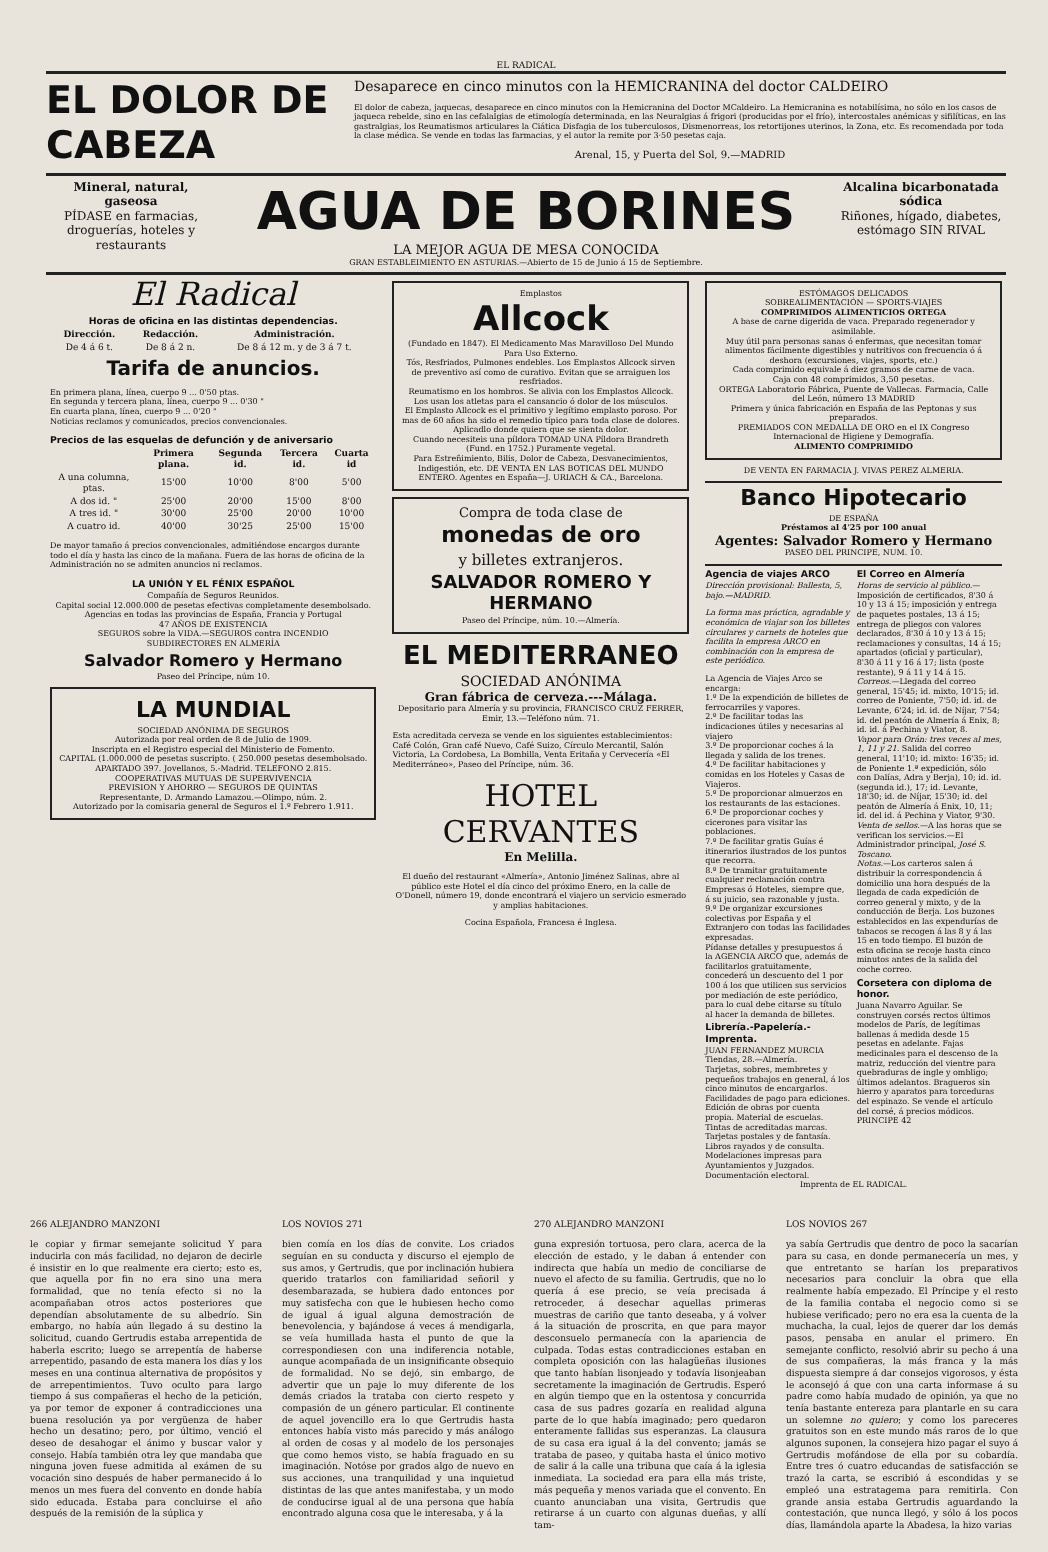EL RADICAL
EL DOLOR DE CABEZA
Desaparece en cinco minutos con la HEMICRANINA del doctor CALDEIRO
El dolor de cabeza, jaquecas, desaparece en cinco minutos con la Hemicranina del Doctor MCaldeiro. La Hemicranina es notabilísima, no sólo en los casos de jaqueca rebelde, sino en las cefalalgias de etimología determinada, en las Neuralgias á frigori (producidas por el frío), intercostales anémicas y sifilíticas, en las gastralgias, los Reumatismos articulares la Ciática Disfagia de los tuberculosos, Dismenorreas, los retortijones uterinos, la Zona, etc. Es recomendada por toda la clase médica. Se vende en todas las farmacias, y el autor la remite por 3·50 pesetas caja.
Arenal, 15, y Puerta del Sol, 9.—MADRID
Mineral, natural, gaseosa
PÍDASE en farmacias, droguerías, hoteles y restaurants
AGUA DE BORINES
LA MEJOR AGUA DE MESA CONOCIDA
GRAN ESTABLEIMIENTO EN ASTURIAS.—Abierto de 15 de Junio á 15 de Septiembre.
Alcalina bicarbonatada sódica
Riñones, hígado, diabetes, estómago SIN RIVAL
El Radical
Horas de oficina en las distintas dependencias.
| Dirección. | Redacción. | Administración. |
| --- | --- | --- |
| De 4 á 6 t. | De 8 á 2 n. | De 8 á 12 m. y de 3 á 7 t. |
Tarifa de anuncios.
En primera plana, línea, cuerpo 9 ... 0'50 ptas.
En segunda y tercera plana, línea, cuerpo 9 ... 0'30 "
En cuarta plana, línea, cuerpo 9 ... 0'20 "
Noticias reclamos y comunicados, precios convencionales.
Precios de las esquelas de defunción y de aniversario
| | Primera plana. | Segunda id. | Tercera id. | Cuarta id |
| --- | --- | --- | --- | --- |
| A una columna, ptas. | 15'00 | 10'00 | 8'00 | 5'00 |
| A dos id. " | 25'00 | 20'00 | 15'00 | 8'00 |
| A tres id. " | 30'00 | 25'00 | 20'00 | 10'00 |
| A cuatro id. | 40'00 | 30'25 | 25'00 | 15'00 |
De mayor tamaño á precios convencionales, admitiéndose encargos durante todo el día y hasta las cinco de la mañana. Fuera de las horas de oficina de la Administración no se admiten anuncios ni reclamos.
LA UNIÓN Y EL FÉNIX ESPAÑOL
Compañía de Seguros Reunidos.
Capital social 12.000.000 de pesetas efectivas completamente desembolsado.
Agencias en todas las provincias de España, Francia y Portugal
47 AÑOS DE EXISTENCIA
SEGUROS sobre la VIDA.—SEGUROS contra INCENDIO
SUBDIRECTORES EN ALMERÍA
Salvador Romero y Hermano
Paseo del Príncipe, núm 10.
LA MUNDIAL
SOCIEDAD ANÓNIMA DE SEGUROS
Autorizada por real orden de 8 de Julio de 1909.
Inscripta en el Registro especial del Ministerio de Fomento.
CAPITAL (1.000.000 de pesetas suscripto. ( 250.000 pesetas desembolsado.
APARTADO 397. Jovellanos, 5.-Madrid. TELEFONO 2.815.
COOPERATIVAS MUTUAS DE SUPERVIVENCIA
PREVISION Y AHORRO — SEGUROS DE QUINTAS
Representante, D. Armando Lamazou.—Olimpo, núm. 2.
Autorizado por la comisaria general de Seguros el 1.º Febrero 1.911.
Emplastos
Allcock
(Fundado en 1847). El Medicamento Mas Maravilloso Del Mundo Para Uso Externo.
Tós, Resfriados, Pulmones endebles. Los Emplastos Allcock sirven de preventivo así como de curativo. Evitan que se arraiguen los resfriados.
Reumatismo en los hombros. Se alivia con los Emplastos Allcock. Los usan los atletas para el cansancio ó dolor de los músculos.
El Emplasto Allcock es el primitivo y legítimo emplasto poroso. Por mas de 60 años ha sido el remedio típico para toda clase de dolores. Aplicadlo donde quiera que se sienta dolor.
Cuando necesiteis una píldora TOMAD UNA Píldora Brandreth (Fund. en 1752.) Puramente vegetal.
Para Estreñimiento, Bilis, Dolor de Cabeza, Desvanecimientos, Indigestión, etc. DE VENTA EN LAS BOTICAS DEL MUNDO ENTERO. Agentes en España—J. URIACH & CA., Barcelona.
Compra de toda clase de
monedas de oro
y billetes extranjeros.
SALVADOR ROMERO Y HERMANO
Paseo del Príncipe, núm. 10.—Almería.
EL MEDITERRANEO
SOCIEDAD ANÓNIMA
Gran fábrica de cerveza.---Málaga.
Depositario para Almería y su provincia, FRANCISCO CRUZ FERRER, Emir, 13.—Teléfono núm. 71.
Esta acreditada cerveza se vende en los siguientes establecimientos: Café Colón, Gran café Nuevo, Café Suizo, Círculo Mercantil, Salón Victoria, La Cordobesa, La Bombilla, Venta Eritaña y Cervecería «El Mediterráneo», Paseo del Príncipe, núm. 36.
HOTEL CERVANTES
En Melilla.
El dueño del restaurant «Almería», Antonio Jiménez Salinas, abre al público este Hotel el día cinco del próximo Enero, en la calle de O'Donell, número 19, donde encontrará el viajero un servicio esmerado y amplias habitaciones.
Cocina Española, Francesa é Inglesa.
ESTÓMAGOS DELICADOS
SOBREALIMENTACIÓN — SPORTS-VIAJES
COMPRIMIDOS ALIMENTICIOS ORTEGA
A base de carne digerida de vaca. Preparado regenerador y asimilable.
Muy útil para personas sanas ó enfermas, que necesitan tomar alimentos fácilmente digestibles y nutritivos con frecuencia ó á deshora (excursiones, viajes, sports, etc.)
Cada comprimido equivale á diez gramos de carne de vaca.
Caja con 48 comprimidos, 3,50 pesetas.
ORTEGA Laboratorio Fábrica, Puente de Vallecas. Farmacia, Calle del León, número 13 MADRID
Primera y única fabricación en España de las Peptonas y sus preparados.
PREMIADOS CON MEDALLA DE ORO en el IX Congreso Internacional de Higiene y Demografía.
ALIMENTO COMPRIMIDO
DE VENTA EN FARMACIA J. VIVAS PEREZ ALMERIA.
Banco Hipotecario
DE ESPAÑA
Préstamos al 4'25 por 100 anual
Agentes: Salvador Romero y Hermano
PASEO DEL PRINCIPE, NUM. 10.
Agencia de viajes ARCO
Dirección provisional: Ballesta, 5, bajo.—MADRID.
La forma mas práctica, agradable y económica de viajar son los billetes circulares y carnets de hoteles que facilita la empresa ARCO en combinación con la empresa de este periódico.
La Agencia de Viajes Arco se encarga:
1.º De la expendición de billetes de ferrocarriles y vapores.
2.º De facilitar todas las indicaciones útiles y necesarias al viajero
3.º De proporcionar coches á la llegada y salida de los trenes.
4.º De facilitar habitaciones y comidas en los Hoteles y Casas de Viajeros.
5.º De proporcionar almuerzos en los restaurants de las estaciones.
6.º De proporcionar coches y cicerones para visitar las poblaciones.
7.º De facilitar gratis Guías é itinerarios ilustrados de los puntos que recorra.
8.º De tramitar gratuitamente cualquier reclamación contra Empresas ó Hoteles, siempre que, á su juicio, sea razonable y justa.
9.º De organizar excursiones colectivas por España y el Extranjero con todas las facilidades expresadas.
Pídanse detalles y presupuestos á la AGENCIA ARCO que, además de facilitarlos gratuitamente, concederá un descuento del 1 por 100 á los que utilicen sus servicios por mediación de este periódico, para lo cual debe citarse su título al hacer la demanda de billetes.
Librería.-Papelería.-Imprenta.
JUAN FERNANDEZ MURCIA Tiendas, 28.—Almería.
Tarjetas, sobres, membretes y pequeños trabajos en general, á los cinco minutos de encargarlos. Facilidades de pago para ediciones. Edición de obras por cuenta propia. Material de escuelas. Tintas de acreditadas marcas. Tarjetas postales y de fantasía. Libros rayados y de consulta. Modelaciones impresas para Ayuntamientos y Juzgados. Documentación electoral.
El Correo en Almería
Horas de servicio al público.—Imposición de certificados, 8'30 á 10 y 13 á 15; imposición y entrega de paquetes postales, 13 á 15; entrega de pliegos con valores declarados, 8'30 á 10 y 13 á 15; reclamaciones y consultas, 14 á 15; apartados (oficial y particular), 8'30 á 11 y 16 á 17; lista (poste restante), 9 á 11 y 14 á 15.
Correos.—Llegada del correo general, 15'45; id. mixto, 10'15; id. correo de Poniente, 7'50; id. id. de Levante, 6'24; id. id. de Níjar, 7'54; id. del peatón de Almería á Enix, 8; id. id. á Pechina y Viator, 8.
Vapor para Orán: tres veces al mes, 1, 11 y 21. Salida del correo general, 11'10; id. mixto: 16'35; id. de Poniente 1.ª expedición, sólo con Dalías, Adra y Berja), 10; id. id. (segunda id.), 17; id. Levante, 18'30; id. de Níjar, 15'30; id. del peatón de Almería á Enix, 10, 11; id. del id. á Pechina y Viator, 9'30.
Venta de sellos.—A las horas que se verifican los servicios.—El Administrador principal, José S. Toscano.
Notas.—Los carteros salen á distribuir la correspondencia á domicilio una hora después de la llegada de cada expedición de correo general y mixto, y de la conducción de Berja. Los buzones establecidos en las expendurías de tabacos se recogen á las 8 y á las 15 en todo tiempo. El buzón de esta oficina se recoje hasta cinco minutos antes de la salida del coche correo.
Corsetera con diploma de honor.
Juana Navarro Aguilar. Se construyen corsés rectos últimos modelos de París, de legítimas ballenas á medida desde 15 pesetas en adelante. Fajas medicinales para el descenso de la matriz, reducción del vientre para quebraduras de ingle y ombligo; últimos adelantos. Bragueros sin hierro y aparatos para torceduras del espinazo. Se vende el artículo del corsé, á precios módicos. PRINCIPE 42
Imprenta de EL RADICAL.
266 ALEJANDRO MANZONI
le copiar y firmar semejante solicitud Y para inducirla con más facilidad, no dejaron de decirle é insistir en lo que realmente era cierto; esto es, que aquella por fin no era sino una mera formalidad, que no tenía efecto si no la acompañaban otros actos posteriores que dependían absolutamente de su albedrío. Sin embargo, no había aún llegado á su destino la solicitud, cuando Gertrudis estaba arrepentida de haberla escrito; luego se arrepentía de haberse arrepentido, pasando de esta manera los días y los meses en una continua alternativa de propósitos y de arrepentimientos. Tuvo oculto para largo tiempo á sus compañeras el hecho de la petición, ya por temor de exponer á contradicciones una buena resolución ya por vergüenza de haber hecho un desatino; pero, por último, venció el deseo de desahogar el ánimo y buscar valor y consejo. Había también otra ley que mandaba que ninguna joven fuese admitida al exámen de su vocación sino después de haber permanecido á lo menos un mes fuera del convento en donde había sido educada. Estaba para concluirse el año después de la remisión de la súplica y
LOS NOVIOS 271
bien comía en los días de convite. Los criados seguían en su conducta y discurso el ejemplo de sus amos, y Gertrudis, que por inclinación hubiera querido tratarlos con familiaridad señoril y desembarazada, se hubiera dado entonces por muy satisfecha con que le hubiesen hecho como de igual á igual alguna demostración de benevolencia, y bajándose á veces á mendigarla, se veía humillada hasta el punto de que la correspondiesen con una indiferencia notable, aunque acompañada de un insignificante obsequio de formalidad. No se dejó, sin embargo, de advertir que un paje lo muy diferente de los demás criados la trataba con cierto respeto y compasión de un género particular. El continente de aquel jovencillo era lo que Gertrudis hasta entonces había visto más parecido y más análogo al orden de cosas y al modelo de los personajes que como hemos visto, se había fraguado en su imaginación. Notóse por grados algo de nuevo en sus acciones, una tranquilidad y una inquietud distintas de las que antes manifestaba, y un modo de conducirse igual al de una persona que había encontrado alguna cosa que le interesaba, y á la
270 ALEJANDRO MANZONI
guna expresión tortuosa, pero clara, acerca de la elección de estado, y le daban á entender con indirecta que había un medio de conciliarse de nuevo el afecto de su familia. Gertrudis, que no lo quería á ese precio, se veía precisada á retroceder, á desechar aquellas primeras muestras de cariño que tanto deseaba, y á volver á la situación de proscrita, en que para mayor desconsuelo permanecía con la apariencia de culpada. Todas estas contradicciones estaban en completa oposición con las halagüeñas ilusiones que tanto habían lisonjeado y todavía lisonjeaban secretamente la imaginación de Gertrudis. Esperó en algún tiempo que en la ostentosa y concurrida casa de sus padres gozaría en realidad alguna parte de lo que había imaginado; pero quedaron enteramente fallidas sus esperanzas. La clausura de su casa era igual á la del convento; jamás se trataba de paseo, y quitaba hasta el único motivo de salir á la calle una tribuna que caía á la iglesia inmediata. La sociedad era para ella más triste, más pequeña y menos variada que el convento. En cuanto anunciaban una visita, Gertrudis que retirarse á un cuarto con algunas dueñas, y allí tam-
LOS NOVIOS 267
ya sabía Gertrudis que dentro de poco la sacarían para su casa, en donde permanecería un mes, y que entretanto se harían los preparativos necesarios para concluir la obra que ella realmente había empezado. El Príncipe y el resto de la familia contaba el negocio como si se hubiese verificado; pero no era esa la cuenta de la muchacha, la cual, lejos de querer dar los demás pasos, pensaba en anular el primero. En semejante conflicto, resolvió abrir su pecho á una de sus compañeras, la más franca y la más dispuesta siempre á dar consejos vigorosos, y ésta le aconsejó á que con una carta informase á su padre como había mudado de opinión, ya que no tenía bastante entereza para plantarle en su cara un solemne no quiero; y como los pareceres gratuitos son en este mundo más raros de lo que algunos suponen, la consejera hizo pagar el suyo á Gertrudis mofándose de ella por su cobardía. Entre tres ó cuatro educandas de satisfacción se trazó la carta, se escribió á escondidas y se empleó una estratagema para remitirla. Con grande ansia estaba Gertrudis aguardando la contestación, que nunca llegó, y sólo á los pocos días, llamándola aparte la Abadesa, la hizo varias